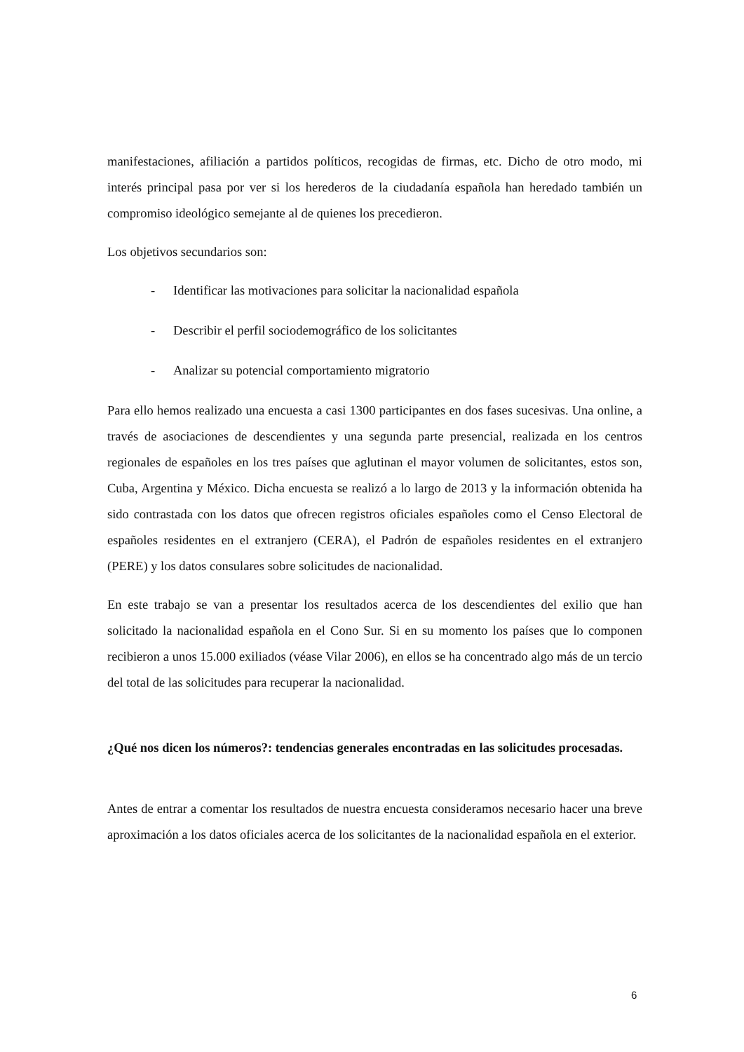manifestaciones, afiliación a partidos políticos, recogidas de firmas, etc. Dicho de otro modo, mi interés principal pasa por ver si los herederos de la ciudadanía española han heredado también un compromiso ideológico semejante al de quienes los precedieron.
Los objetivos secundarios son:
- Identificar las motivaciones para solicitar la nacionalidad española
- Describir el perfil sociodemográfico de los solicitantes
- Analizar su potencial comportamiento migratorio
Para ello hemos realizado una encuesta a casi 1300 participantes en dos fases sucesivas. Una online, a través de asociaciones de descendientes y una segunda parte presencial, realizada en los centros regionales de españoles en los tres países que aglutinan el mayor volumen de solicitantes, estos son, Cuba, Argentina y México. Dicha encuesta se realizó a lo largo de 2013 y la información obtenida ha sido contrastada con los datos que ofrecen registros oficiales españoles como el Censo Electoral de españoles residentes en el extranjero (CERA), el Padrón de españoles residentes en el extranjero (PERE) y los datos consulares sobre solicitudes de nacionalidad.
En este trabajo se van a presentar los resultados acerca de los descendientes del exilio que han solicitado la nacionalidad española en el Cono Sur. Si en su momento los países que lo componen recibieron a unos 15.000 exiliados (véase Vilar 2006), en ellos se ha concentrado algo más de un tercio del total de las solicitudes para recuperar la nacionalidad.
¿Qué nos dicen los números?: tendencias generales encontradas en las solicitudes procesadas.
Antes de entrar a comentar los resultados de nuestra encuesta consideramos necesario hacer una breve aproximación a los datos oficiales acerca de los solicitantes de la nacionalidad española en el exterior.
6